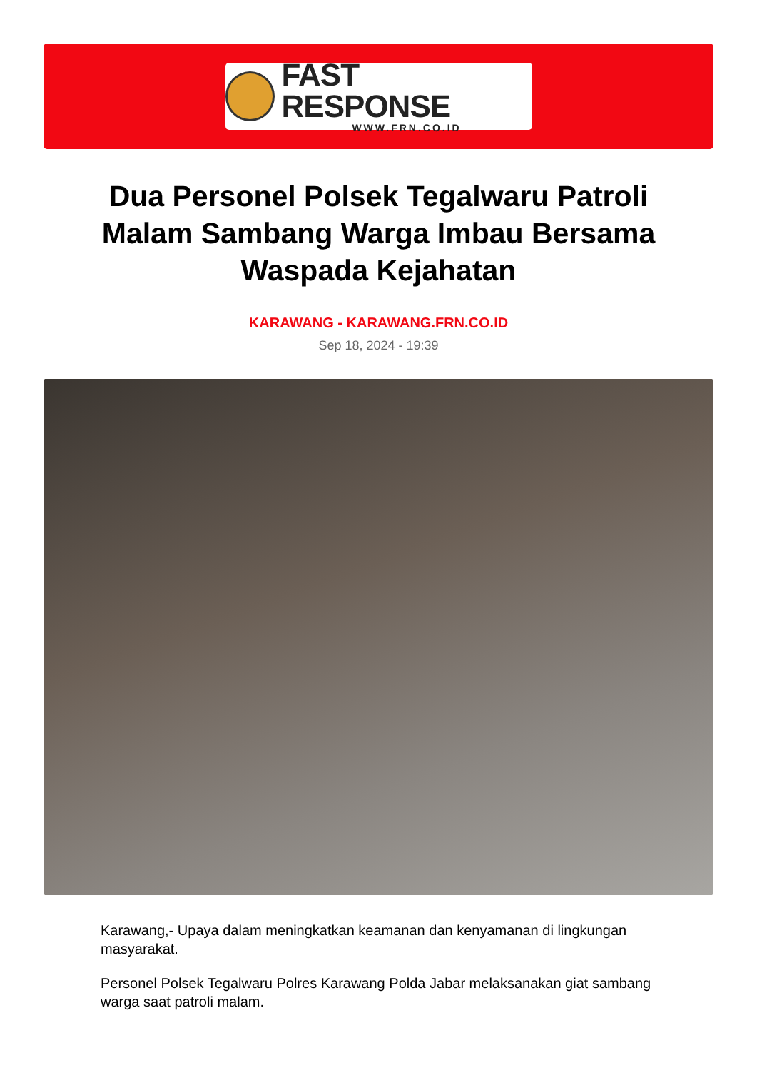FAST RESPONSE
WWW.FRN.CO.ID
Dua Personel Polsek Tegalwaru Patroli Malam Sambang Warga Imbau Bersama Waspada Kejahatan
KARAWANG - KARAWANG.FRN.CO.ID
Sep 18, 2024 - 19:39
Karawang,- Upaya dalam meningkatkan keamanan dan kenyamanan di lingkungan masyarakat.
Personel Polsek Tegalwaru Polres Karawang Polda Jabar melaksanakan giat sambang warga saat patroli malam.